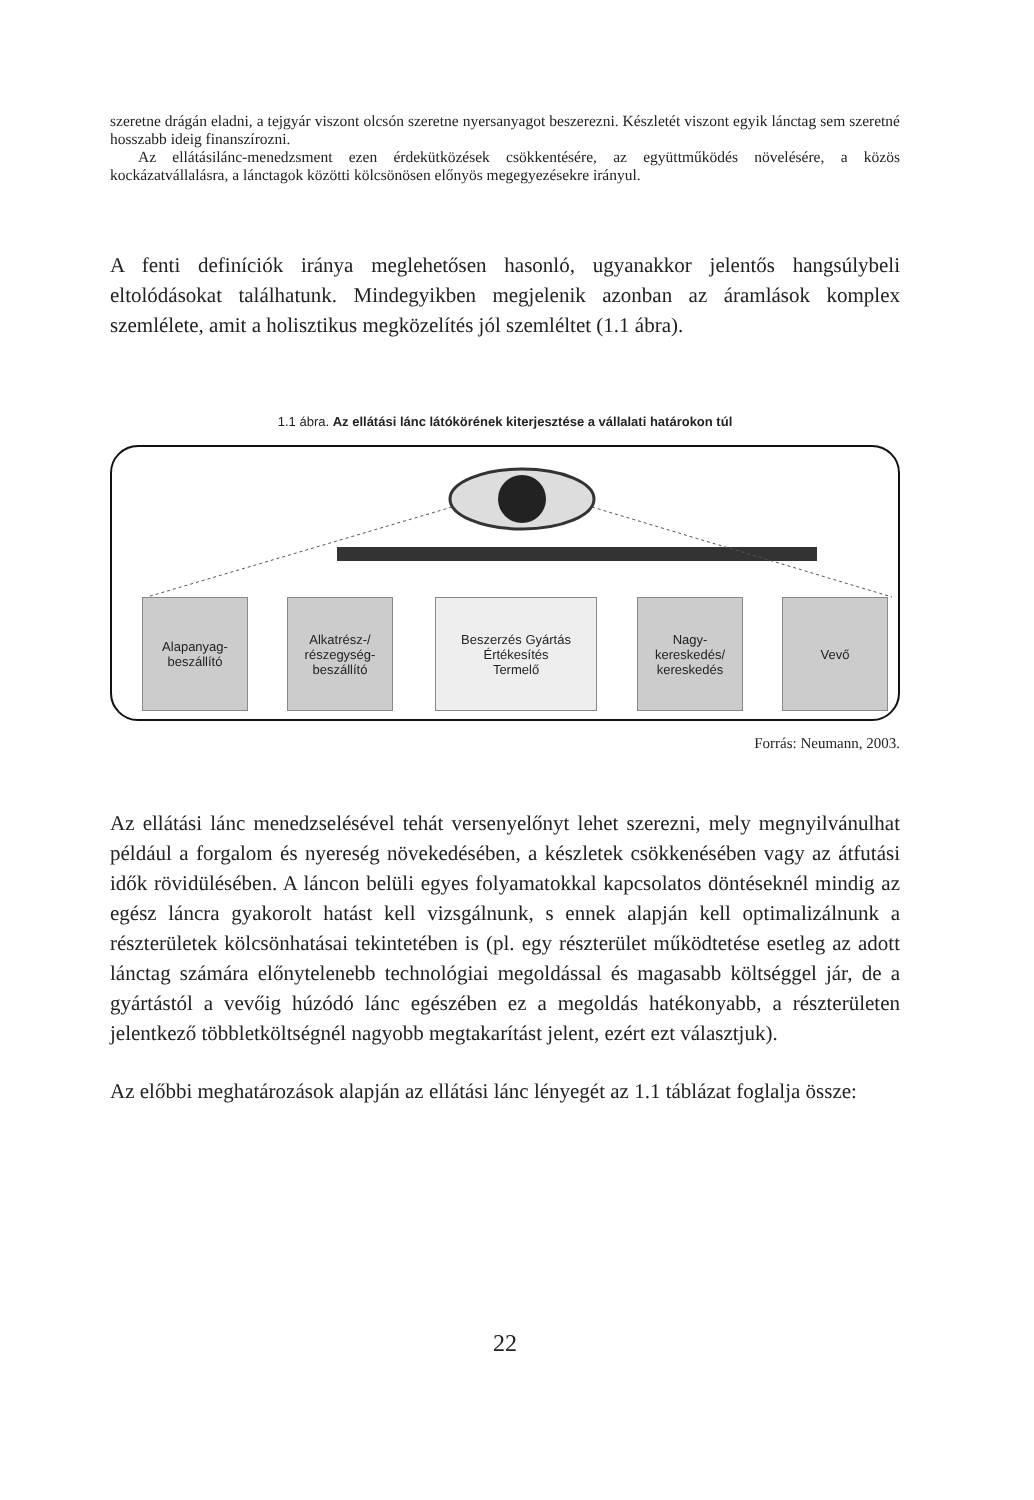szeretne drágán eladni, a tejgyár viszont olcsón szeretne nyersanyagot beszerezni. Készletét viszont egyik lánctag sem szeretné hosszabb ideig finanszírozni.
Az ellátásilánc-menedzsment ezen érdekütközések csökkentésére, az együttműködés növelésére, a közös kockázatvállalásra, a lánctagok közötti kölcsönösen előnyös megegyezésekre irányul.
A fenti definíciók iránya meglehetősen hasonló, ugyanakkor jelentős hangsúlybeli eltolódásokat találhatunk. Mindegyikben megjelenik azonban az áramlások komplex szemlélete, amit a holisztikus megközelítés jól szemléltet (1.1 ábra).
1.1 ábra. Az ellátási lánc látókörének kiterjesztése a vállalati határokon túl
Alapanyag-
beszállító
Alkatrész-/
részegység-
beszállító
Beszerzés Gyártás Értékesítés
Termelő
Nagy-
kereskedés/
kereskedés
Vevő
Forrás: Neumann, 2003.
Az ellátási lánc menedzselésével tehát versenyelőnyt lehet szerezni, mely megnyilvánulhat például a forgalom és nyereség növekedésében, a készletek csökkenésében vagy az átfutási idők rövidülésében. A láncon belüli egyes folyamatokkal kapcsolatos döntéseknél mindig az egész láncra gyakorolt hatást kell vizsgálnunk, s ennek alapján kell optimalizálnunk a részterületek kölcsönhatásai tekintetében is (pl. egy részterület működtetése esetleg az adott lánctag számára előnytelenebb technológiai megoldással és magasabb költséggel jár, de a gyártástól a vevőig húzódó lánc egészében ez a megoldás hatékonyabb, a részterületen jelentkező többletköltségnél nagyobb megtakarítást jelent, ezért ezt választjuk).
Az előbbi meghatározások alapján az ellátási lánc lényegét az 1.1 táblázat foglalja össze:
22